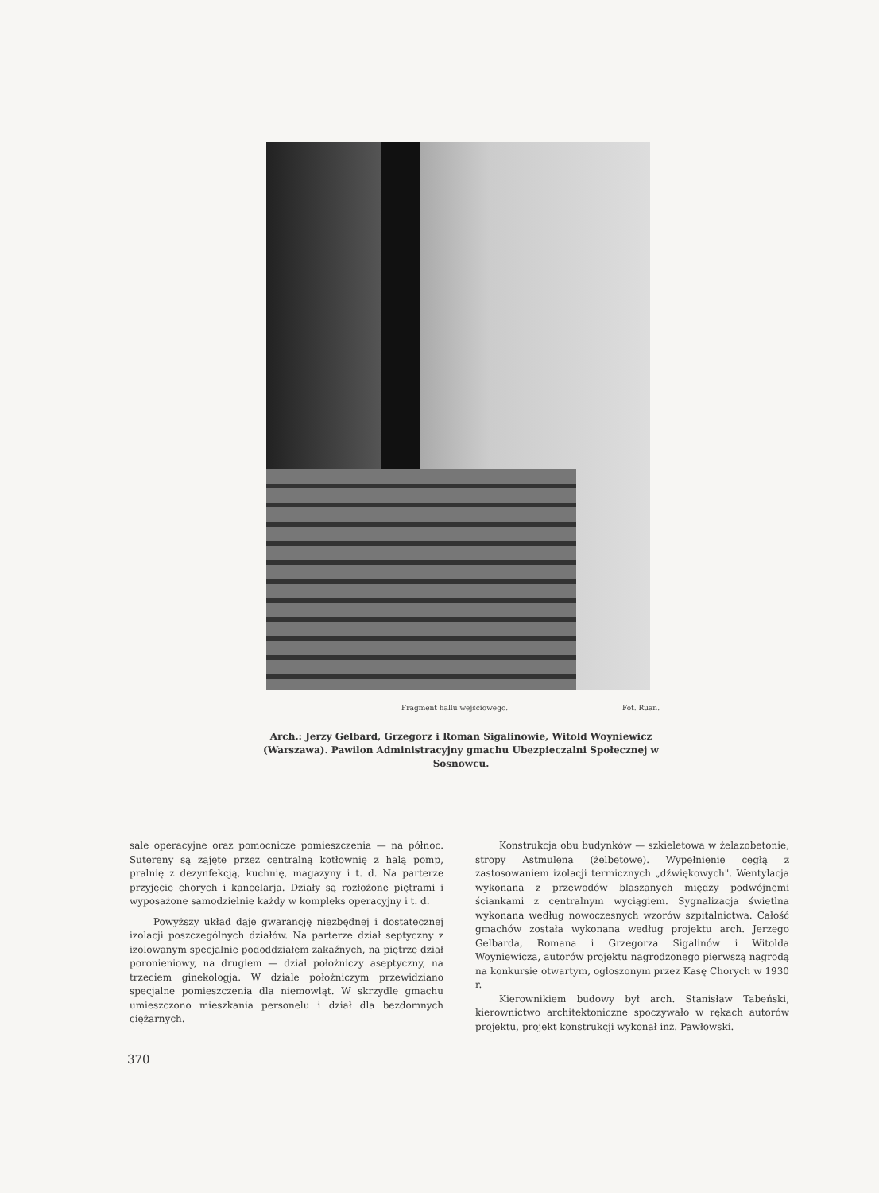Fragment hallu wejściowego. Fot. Ruan.
Arch.: Jerzy Gelbard, Grzegorz i Roman Sigalinowie, Witold Woyniewicz (Warszawa). Pawilon Administracyjny gmachu Ubezpieczalni Społecznej w Sosnowcu.
sale operacyjne oraz pomocnicze pomieszczenia — na północ. Sutereny są zajęte przez centralną kotłownię z halą pomp, pralnię z dezynfekcją, kuchnię, magazyny i t. d. Na parterze przyjęcie chorych i kancelarja. Działy są rozłożone piętrami i wyposażone samodzielnie każdy w kompleks operacyjny i t. d.
Powyższy układ daje gwarancję niezbędnej i dostatecznej izolacji poszczególnych działów. Na parterze dział septyczny z izolowanym specjalnie pododdziałem zakaźnych, na piętrze dział poronieniowy, na drugiem — dział położniczy aseptyczny, na trzeciem ginekologja. W dziale położniczym przewidziano specjalne pomieszczenia dla niemowląt. W skrzydle gmachu umieszczono mieszkania personelu i dział dla bezdomnych ciężarnych.
Konstrukcja obu budynków — szkieletowa w żelazobetonie, stropy Astmulena (żelbetowe). Wypełnienie cegłą z zastosowaniem izolacji termicznych „dźwiękowych". Wentylacja wykonana z przewodów blaszanych między podwójnemi ściankami z centralnym wyciągiem. Sygnalizacja świetlna wykonana według nowoczesnych wzorów szpitalnictwa. Całość gmachów została wykonana według projektu arch. Jerzego Gelbarda, Romana i Grzegorza Sigalinów i Witolda Woyniewicza, autorów projektu nagrodzonego pierwszą nagrodą na konkursie otwartym, ogłoszonym przez Kasę Chorych w 1930 r.
Kierownikiem budowy był arch. Stanisław Tabeński, kierownictwo architektoniczne spoczywało w rękach autorów projektu, projekt konstrukcji wykonał inż. Pawłowski.
370